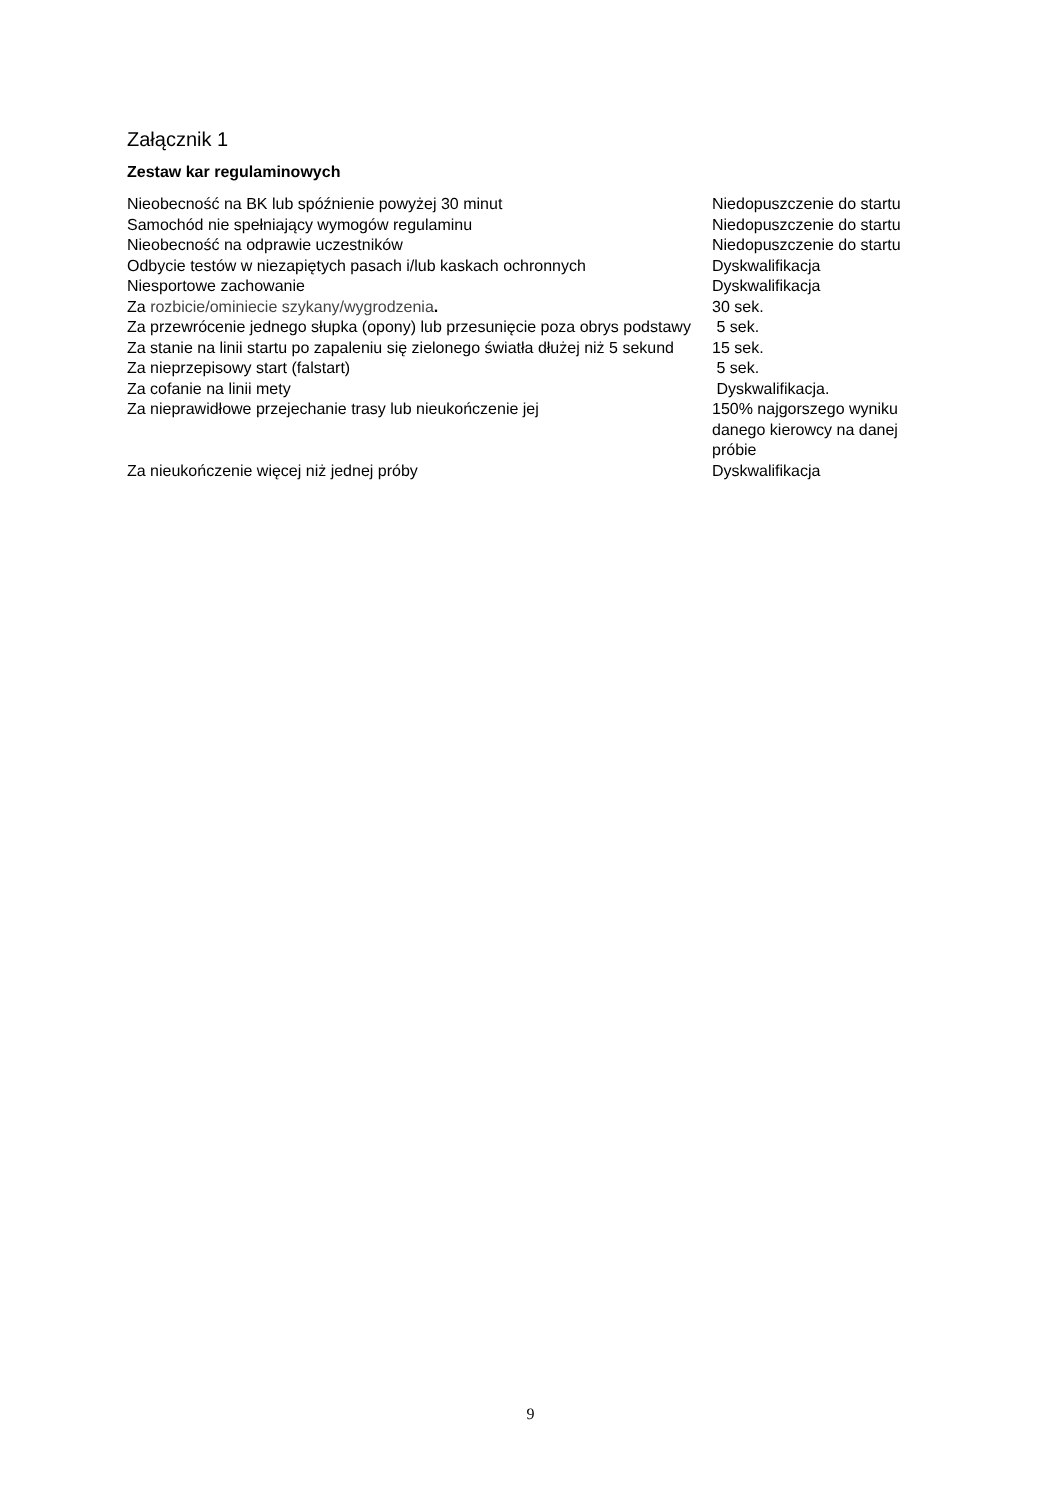Załącznik 1
Zestaw kar regulaminowych
| Nieobecność na BK lub spóźnienie powyżej 30 minut | Niedopuszczenie do startu |
| Samochód nie spełniający wymogów regulaminu | Niedopuszczenie do startu |
| Nieobecność na odprawie uczestników | Niedopuszczenie do startu |
| Odbycie testów w niezapiętych pasach i/lub kaskach ochronnych | Dyskwalifikacja |
| Niesportowe zachowanie | Dyskwalifikacja |
| Za rozbicie/ominiecie szykany/wygrodzenia . | 30 sek. |
| Za przewrócenie jednego słupka (opony) lub przesunięcie poza obrys podstawy | 5 sek. |
| Za stanie na linii startu po zapaleniu się zielonego światła dłużej niż 5 sekund | 15 sek. |
| Za nieprzepisowy start (falstart) | 5 sek. |
| Za cofanie na linii mety | Dyskwalifikacja. |
| Za nieprawidłowe przejechanie trasy lub nieukończenie jej | 150% najgorszego wyniku danego kierowcy na danej próbie |
| Za nieukończenie więcej niż jednej próby | Dyskwalifikacja |
9